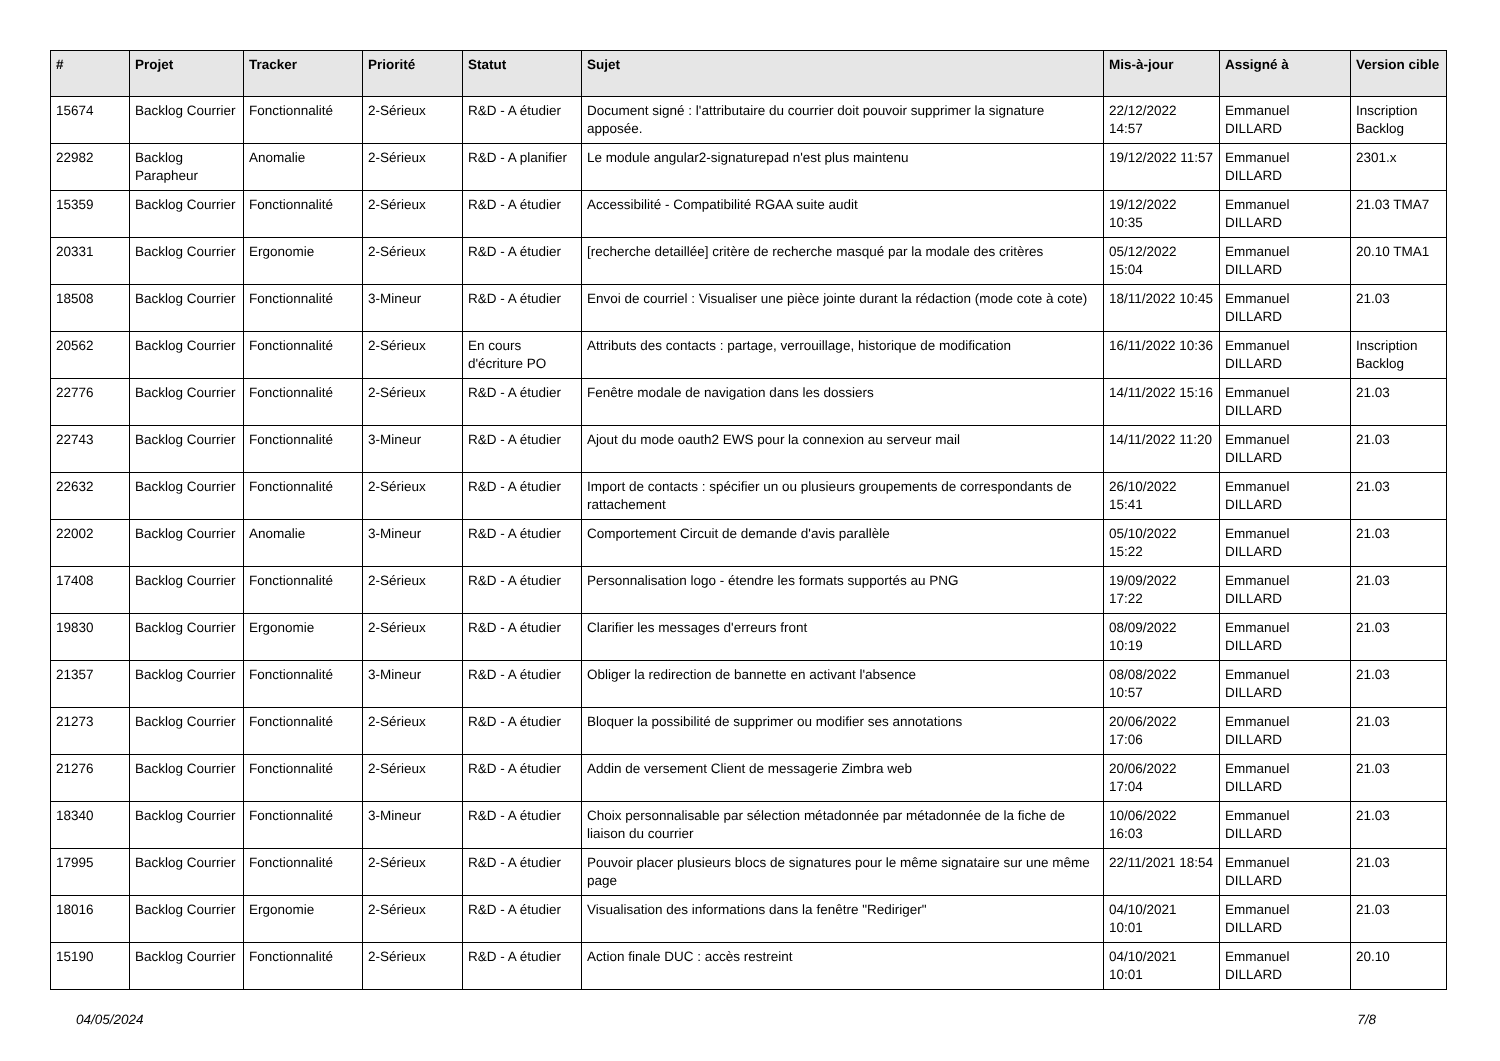| # | Projet | Tracker | Priorité | Statut | Sujet | Mis-à-jour | Assigné à | Version cible |
| --- | --- | --- | --- | --- | --- | --- | --- | --- |
| 15674 | Backlog Courrier | Fonctionnalité | 2-Sérieux | R&D - A étudier | Document signé : l'attributaire du courrier doit pouvoir supprimer la signature apposée. | 22/12/2022 14:57 | Emmanuel DILLARD | Inscription Backlog |
| 22982 | Backlog Parapheur | Anomalie | 2-Sérieux | R&D - A planifier | Le module angular2-signaturepad n'est plus maintenu | 19/12/2022 11:57 | Emmanuel DILLARD | 2301.x |
| 15359 | Backlog Courrier | Fonctionnalité | 2-Sérieux | R&D - A étudier | Accessibilité - Compatibilité RGAA suite audit | 19/12/2022 10:35 | Emmanuel DILLARD | 21.03 TMA7 |
| 20331 | Backlog Courrier | Ergonomie | 2-Sérieux | R&D - A étudier | [recherche detaillée] critère de recherche masqué par la modale des critères | 05/12/2022 15:04 | Emmanuel DILLARD | 20.10 TMA1 |
| 18508 | Backlog Courrier | Fonctionnalité | 3-Mineur | R&D - A étudier | Envoi de courriel : Visualiser une pièce jointe durant la rédaction (mode cote à cote) | 18/11/2022 10:45 | Emmanuel DILLARD | 21.03 |
| 20562 | Backlog Courrier | Fonctionnalité | 2-Sérieux | En cours d'écriture PO | Attributs des contacts : partage, verrouillage, historique de modification | 16/11/2022 10:36 | Emmanuel DILLARD | Inscription Backlog |
| 22776 | Backlog Courrier | Fonctionnalité | 2-Sérieux | R&D - A étudier | Fenêtre modale de navigation dans les dossiers | 14/11/2022 15:16 | Emmanuel DILLARD | 21.03 |
| 22743 | Backlog Courrier | Fonctionnalité | 3-Mineur | R&D - A étudier | Ajout du mode oauth2 EWS pour la connexion au serveur mail | 14/11/2022 11:20 | Emmanuel DILLARD | 21.03 |
| 22632 | Backlog Courrier | Fonctionnalité | 2-Sérieux | R&D - A étudier | Import de contacts : spécifier un ou plusieurs groupements de correspondants de rattachement | 26/10/2022 15:41 | Emmanuel DILLARD | 21.03 |
| 22002 | Backlog Courrier | Anomalie | 3-Mineur | R&D - A étudier | Comportement Circuit de demande d'avis parallèle | 05/10/2022 15:22 | Emmanuel DILLARD | 21.03 |
| 17408 | Backlog Courrier | Fonctionnalité | 2-Sérieux | R&D - A étudier | Personnalisation logo - étendre les formats supportés au PNG | 19/09/2022 17:22 | Emmanuel DILLARD | 21.03 |
| 19830 | Backlog Courrier | Ergonomie | 2-Sérieux | R&D - A étudier | Clarifier les messages d'erreurs front | 08/09/2022 10:19 | Emmanuel DILLARD | 21.03 |
| 21357 | Backlog Courrier | Fonctionnalité | 3-Mineur | R&D - A étudier | Obliger la redirection de bannette en activant l'absence | 08/08/2022 10:57 | Emmanuel DILLARD | 21.03 |
| 21273 | Backlog Courrier | Fonctionnalité | 2-Sérieux | R&D - A étudier | Bloquer la possibilité de supprimer ou modifier ses annotations | 20/06/2022 17:06 | Emmanuel DILLARD | 21.03 |
| 21276 | Backlog Courrier | Fonctionnalité | 2-Sérieux | R&D - A étudier | Addin de versement Client de messagerie Zimbra web | 20/06/2022 17:04 | Emmanuel DILLARD | 21.03 |
| 18340 | Backlog Courrier | Fonctionnalité | 3-Mineur | R&D - A étudier | Choix personnalisable par sélection métadonnée par métadonnée de la fiche de liaison du courrier | 10/06/2022 16:03 | Emmanuel DILLARD | 21.03 |
| 17995 | Backlog Courrier | Fonctionnalité | 2-Sérieux | R&D - A étudier | Pouvoir placer plusieurs blocs de signatures pour le même signataire sur une même page | 22/11/2021 18:54 | Emmanuel DILLARD | 21.03 |
| 18016 | Backlog Courrier | Ergonomie | 2-Sérieux | R&D - A étudier | Visualisation des informations dans la fenêtre "Rediriger" | 04/10/2021 10:01 | Emmanuel DILLARD | 21.03 |
| 15190 | Backlog Courrier | Fonctionnalité | 2-Sérieux | R&D - A étudier | Action finale DUC : accès restreint | 04/10/2021 10:01 | Emmanuel DILLARD | 20.10 |
04/05/2024 7/8